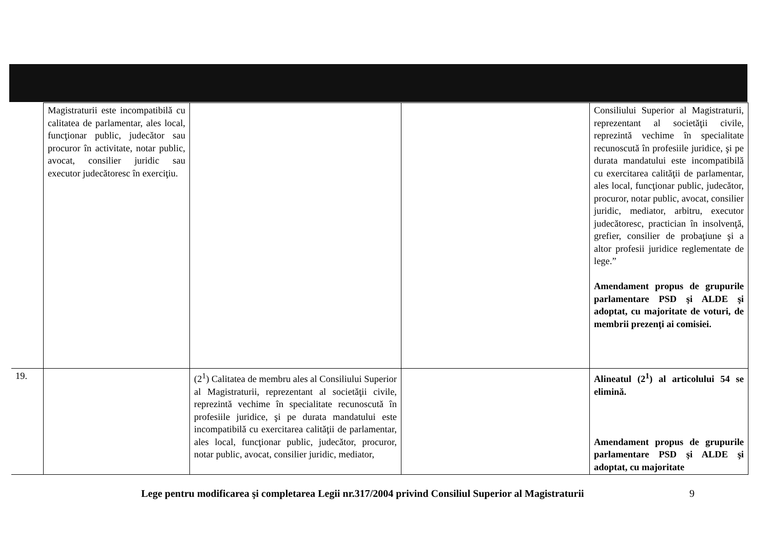| | Magistraturii este incompatibilă cu calitatea de parlamentar, ales local, funcţionar public, judecător sau procuror în activitate, notar public, avocat, consilier juridic sau executor judecătoresc în exerciţiu. | | | Consiliului Superior al Magistraturii, reprezentant al societăţii civile, reprezintă vechime în specialitate recunoscută în profesiile juridice, şi pe durata mandatului este incompatibilă cu exercitarea calităţii de parlamentar, ales local, funcţionar public, judecător, procuror, notar public, avocat, consilier juridic, mediator, arbitru, executor judecătoresc, practician în insolvenţă, grefier, consilier de probaţiune şi a altor profesii juridice reglementate de lege.” Amendament propus de grupurile parlamentare PSD şi ALDE şi adoptat, cu majoritate de voturi, de membrii prezenţi ai comisiei. |
| 19. | | (2<sup>1</sup>) Calitatea de membru ales al Consiliului Superior al Magistraturii, reprezentant al societăţii civile, reprezintă vechime în specialitate recunoscută în profesiile juridice, şi pe durata mandatului este incompatibilă cu exercitarea calităţii de parlamentar, ales local, funcţionar public, judecător, procuror, notar public, avocat, consilier juridic, mediator, | | Alineatul (2<sup>1</sup>) al articolului 54 se elimină. Amendament propus de grupurile parlamentare PSD şi ALDE şi adoptat, cu majoritate |
Lege pentru modificarea şi completarea Legii nr.317/2004 privind Consiliul Superior al Magistraturii
9